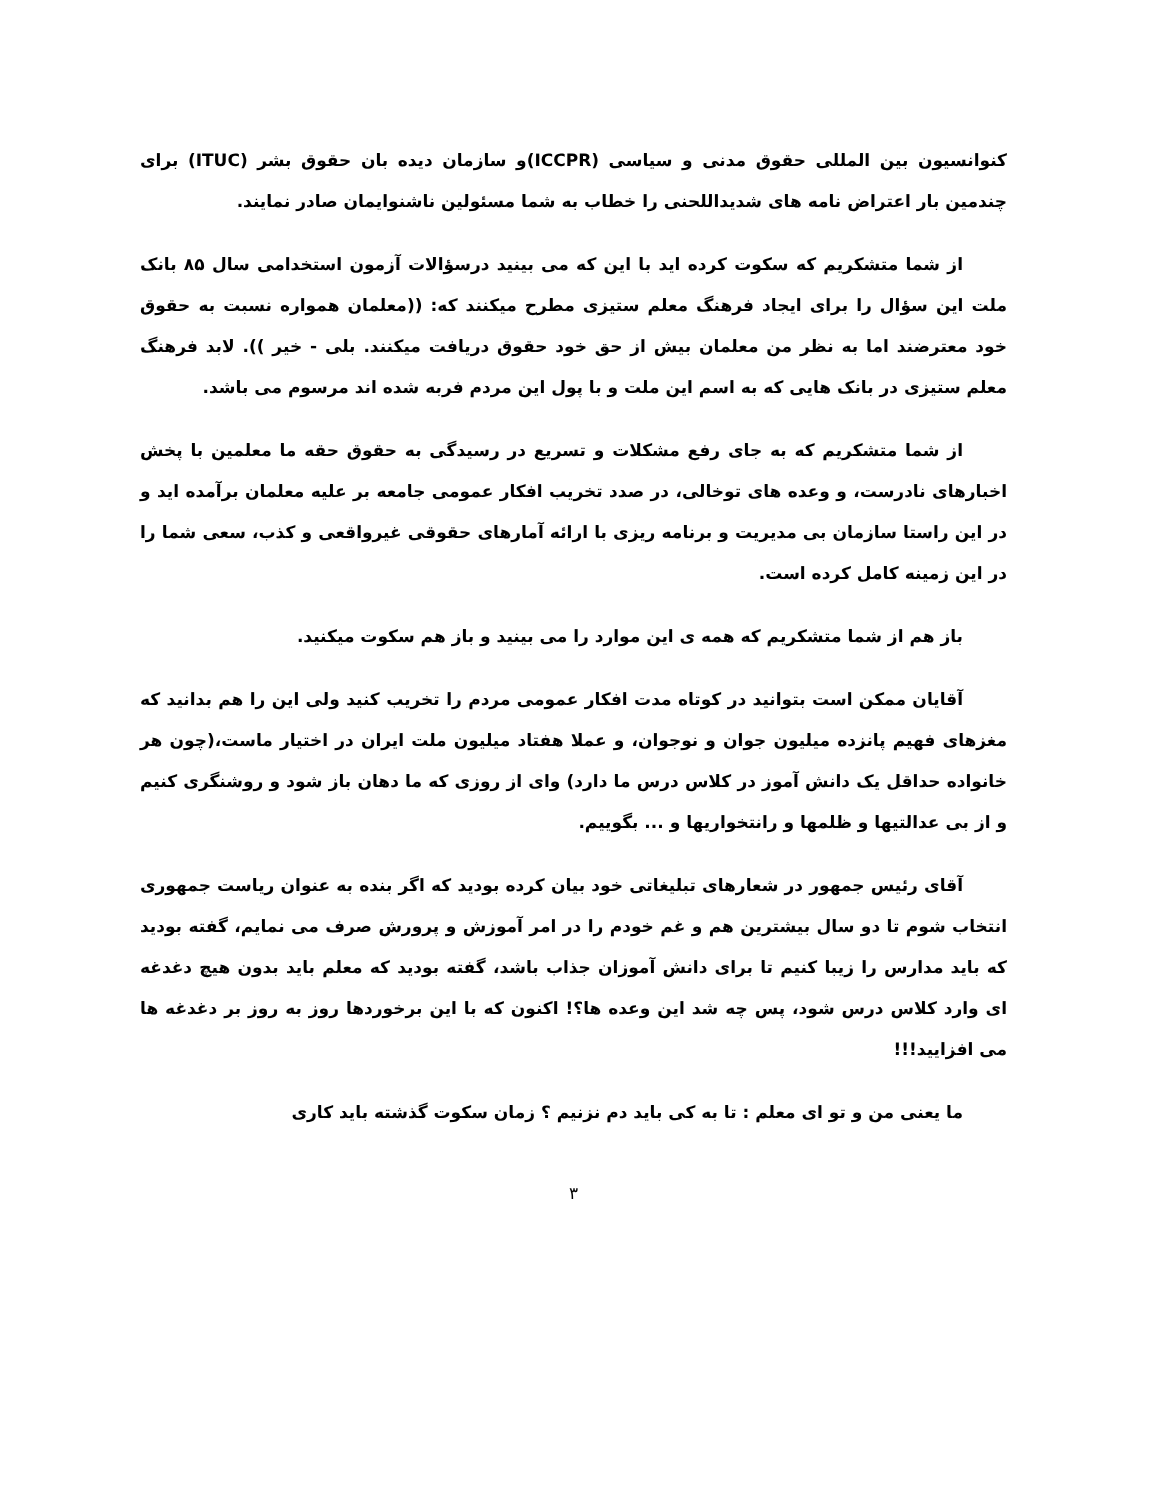کنوانسیون بین المللی حقوق مدنی و سیاسی (ICCPR)و سازمان دیده بان حقوق بشر (ITUC) برای چندمین بار اعتراض نامه های شدیداللحنی را خطاب به شما مسئولین ناشنوایمان صادر نمایند.
از شما متشکریم که سکوت کرده اید با این که می بینید درسؤالات آزمون استخدامی سال ۸۵ بانک ملت این سؤال را برای ایجاد فرهنگ معلم ستیزی مطرح میکنند که: ((معلمان همواره نسبت به حقوق خود معترضند اما به نظر من معلمان بیش از حق خود حقوق دریافت میکنند. بلی - خیر )). لابد فرهنگ معلم ستیزی در بانک هایی که به اسم این ملت و با پول این مردم فربه شده اند مرسوم می باشد.
از شما متشکریم که به جای رفع مشکلات و تسریع در رسیدگی به حقوق حقه ما معلمین با پخش اخبارهای نادرست، و وعده های توخالی، در صدد تخریب افکار عمومی جامعه بر علیه معلمان برآمده اید و در این راستا سازمان بی مدیریت و برنامه ریزی با ارائه آمارهای حقوقی غیرواقعی و کذب، سعی شما را در این زمینه کامل کرده است.
باز هم از شما متشکریم که همه ی این موارد را می بینید و باز هم سکوت میکنید.
آقایان ممکن است بتوانید در کوتاه مدت افکار عمومی مردم را تخریب کنید ولی این را هم بدانید که مغزهای فهیم پانزده میلیون جوان و نوجوان، و عملا هفتاد میلیون ملت ایران در اختیار ماست،(چون هر خانواده حداقل یک دانش آموز در کلاس درس ما دارد) وای از روزی که ما دهان باز شود و روشنگری کنیم و از بی عدالتیها و ظلمها و رانتخواریها و ... بگوییم.
آقای رئیس جمهور در شعارهای تبلیغاتی خود بیان کرده بودید که اگر بنده به عنوان ریاست جمهوری انتخاب شوم تا دو سال بیشترین هم و غم خودم را در امر آموزش و پرورش صرف می نمایم، گفته بودید که باید مدارس را زیبا کنیم تا برای دانش آموزان جذاب باشد، گفته بودید که معلم باید بدون هیچ دغدغه ای وارد کلاس درس شود، پس چه شد این وعده ها؟! اکنون که با این برخوردها روز به روز بر دغدغه ها می افزایید!!!
ما یعنی من و تو ای معلم : تا به کی باید دم نزنیم ؟ زمان سکوت گذشته باید کاری
۳